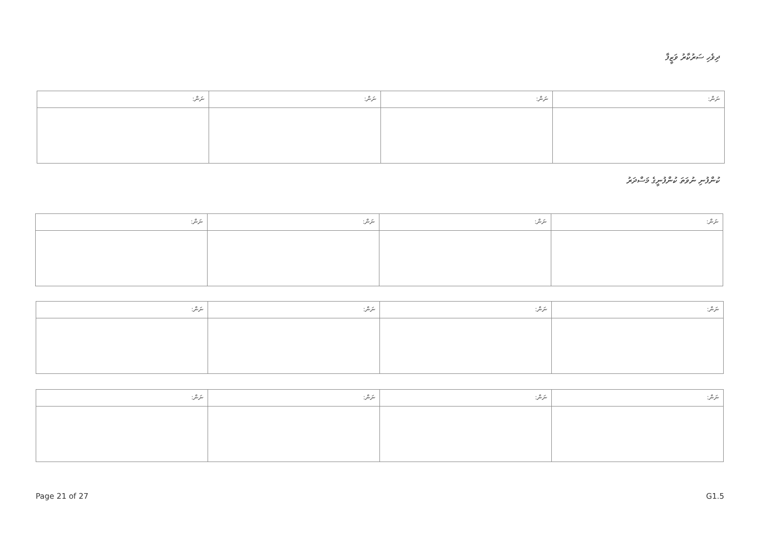ދިވެހި ސަރުކާރު ވަޒީފާ
| ނަން: | ނަން: | ނަން: | ނަން: |
ކުންފުނި ނުވަތަ ކުންފުނީގެ މަސްދަރު
| ނަން: | ނަން: | ނަން: | ނަން: |
| ނަން: | ނަން: | ނަން: | ނަން: |
| ނަން: | ނަން: | ނަން: | ނަން: |
Page 21 of 27 G1.5